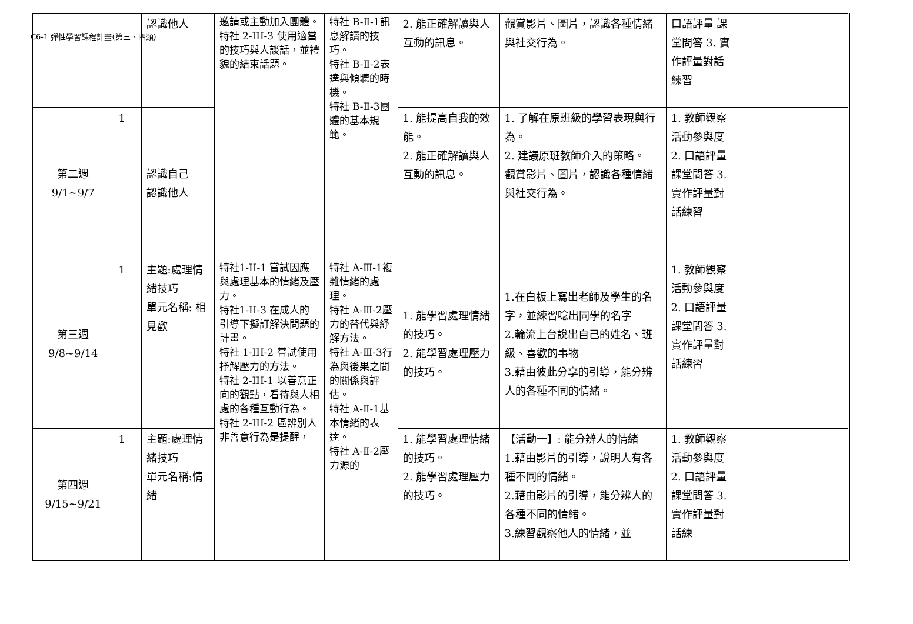C6-1 彈性學習課程計畫(第三、四類)
| | | 認識他人 | 邀請或主動加入團體。 特社 2-III-3 使用適當的技巧與人談話，並禮貌的結束話題。 | 特社 B-Ⅱ-1訊息解讀的技巧。 特社 B-Ⅱ-2表達與傾聽的時機。 特社 B-Ⅱ-3團體的基本規範。 | 2. 能正確解讀與人互動的訊息。 | 觀賞影片、圖片，認識各種情緒與社交行為。 | 口語評量 課堂問答 3. 實作評量對話練習 | |
| 第二週 9/1~9/7 | 1 | 認識自己 認識他人 | | | 1. 能提高自我的效能。 2. 能正確解讀與人互動的訊息。 | 1. 了解在原班級的學習表現與行為。 2. 建議原班教師介入的策略。 觀賞影片、圖片，認識各種情緒與社交行為。 | 1. 教師觀察活動參與度 2. 口語評量 課堂問答 3. 實作評量對話練習 | |
| 第三週 9/8~9/14 | 1 | 主題:處理情緒技巧 單元名稱: 相見歡 | 特社1-II-1 嘗試因應與處理基本的情緒及壓力。 特社1-II-3 在成人的引導下擬訂解決問題的計畫。 特社 1-III-2 嘗試使用抒解壓力的方法。 特社 2-III-1 以善意正向的觀點，看待與人相處的各種互動行為。 特社 2-III-2 區辨別人非善意行為是提醒， | 特社 A-Ⅲ-1複雜情緒的處理。 特社 A-Ⅲ-2壓力的替代與紓解方法。 特社 A-Ⅲ-3行為與後果之間的關係與評估。 特社 A-Ⅱ-1基本情緒的表達。 特社 A-Ⅱ-2壓力源的 | 1. 能學習處理情緒的技巧。 2. 能學習處理壓力的技巧。 | 1.在白板上寫出老師及學生的名字，並練習唸出同學的名字 2.輪流上台說出自己的姓名、班級、喜歡的事物 3.藉由彼此分享的引導，能分辨人的各種不同的情緒。 | 1. 教師觀察活動參與度 2. 口語評量 課堂問答 3. 實作評量對話練習 | |
| 第四週 9/15~9/21 | 1 | 主題:處理情緒技巧 單元名稱:情緒 | | | 1. 能學習處理情緒的技巧。 2. 能學習處理壓力的技巧。 | 【活動一】: 能分辨人的情緒 1.藉由影片的引導，說明人有各種不同的情緒。 2.藉由影片的引導，能分辨人的各種不同的情緒。 3.練習觀察他人的情緒，並 | 1. 教師觀察活動參與度 2. 口語評量 課堂問答 3. 實作評量對話練 | |